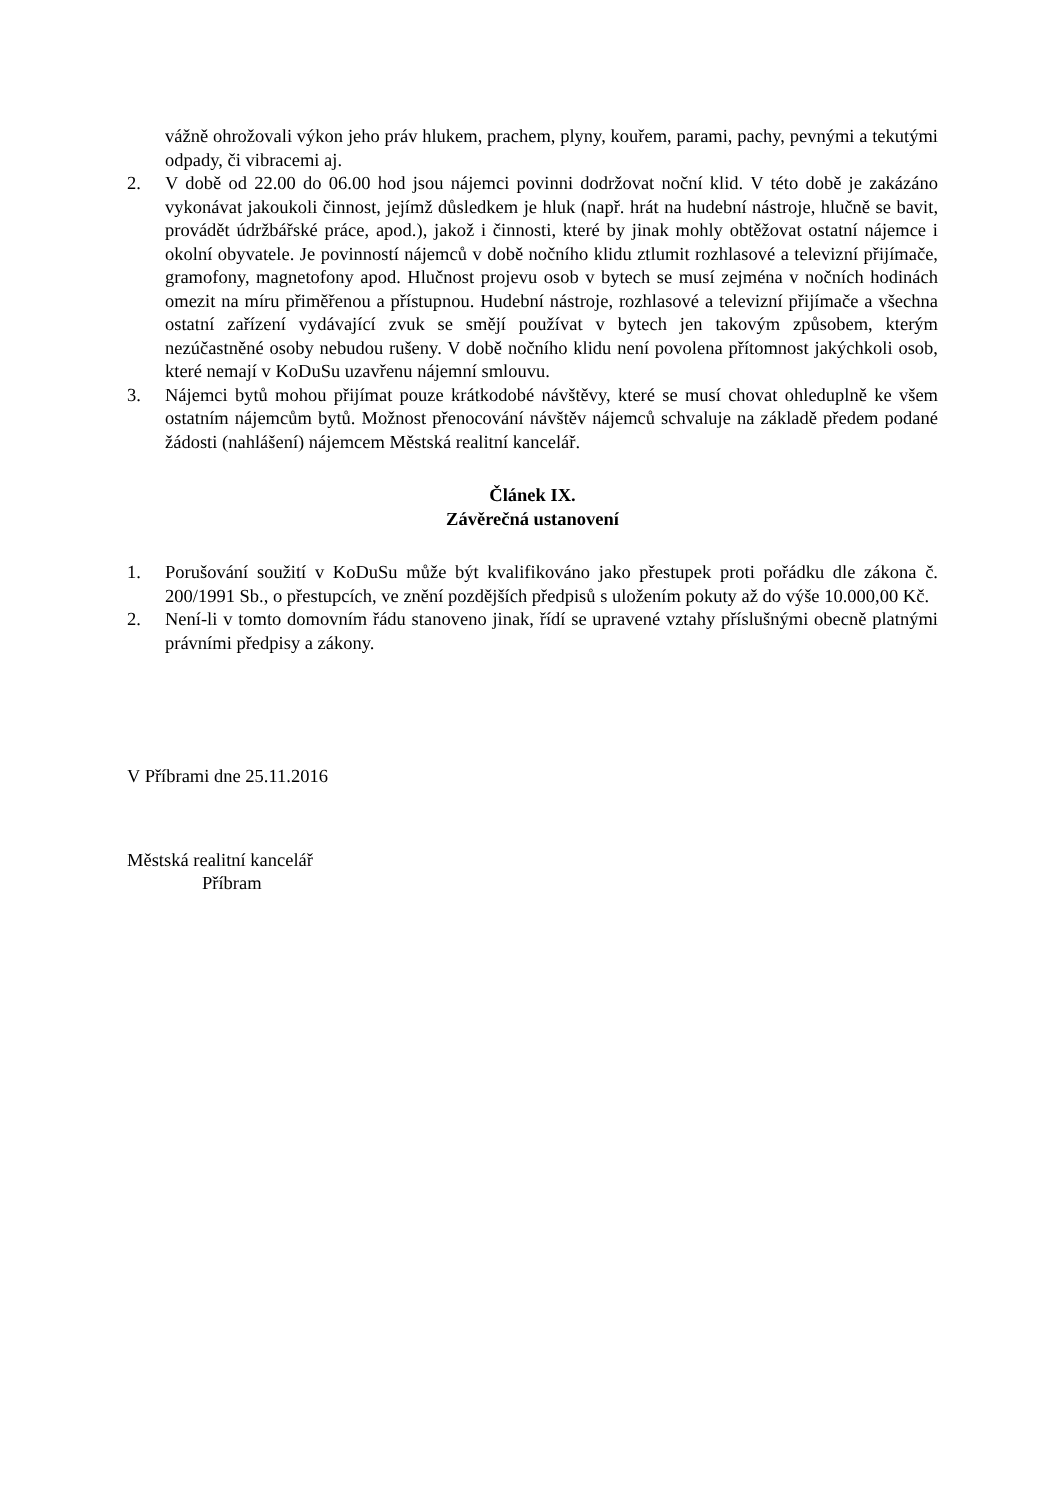vážně ohrožovali výkon jeho práv hlukem, prachem, plyny, kouřem, parami, pachy, pevnými a tekutými odpady, či vibracemi aj.
2. V době od 22.00 do 06.00 hod jsou nájemci povinni dodržovat noční klid. V této době je zakázáno vykonávat jakoukoli činnost, jejímž důsledkem je hluk (např. hrát na hudební nástroje, hlučně se bavit, provádět údržbářské práce, apod.), jakož i činnosti, které by jinak mohly obtěžovat ostatní nájemce i okolní obyvatele. Je povinností nájemců v době nočního klidu ztlumit rozhlasové a televizní přijímače, gramofony, magnetofony apod. Hlučnost projevu osob v bytech se musí zejména v nočních hodinách omezit na míru přiměřenou a přístupnou. Hudební nástroje, rozhlasové a televizní přijímače a všechna ostatní zařízení vydávající zvuk se smějí používat v bytech jen takovým způsobem, kterým nezúčastněné osoby nebudou rušeny. V době nočního klidu není povolena přítomnost jakýchkoli osob, které nemají v KoDuSu uzavřenu nájemní smlouvu.
3. Nájemci bytů mohou přijímat pouze krátkodobé návštěvy, které se musí chovat ohleduplně ke všem ostatním nájemcům bytů. Možnost přenocování návštěv nájemců schvaluje na základě předem podané žádosti (nahlášení) nájemcem Městská realitní kancelář.
Článek IX.
Závěrečná ustanovení
1. Porušování soužití v KoDuSu může být kvalifikováno jako přestupek proti pořádku dle zákona č. 200/1991 Sb., o přestupcích, ve znění pozdějších předpisů s uložením pokuty až do výše 10.000,00 Kč.
2. Není-li v tomto domovním řádu stanoveno jinak, řídí se upravené vztahy příslušnými obecně platnými právními předpisy a zákony.
V Příbrami dne 25.11.2016
Městská realitní kancelář
Příbram